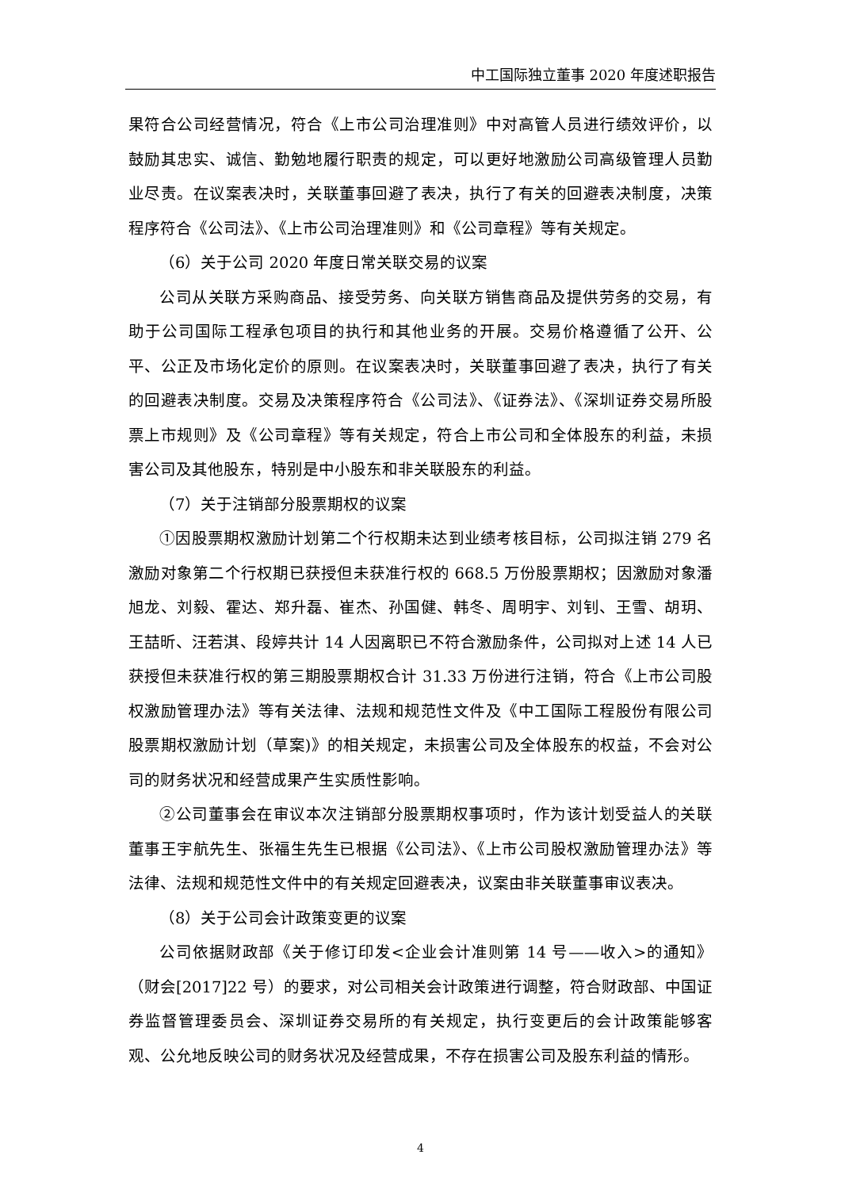中工国际独立董事 2020 年度述职报告
果符合公司经营情况，符合《上市公司治理准则》中对高管人员进行绩效评价，以鼓励其忠实、诚信、勤勉地履行职责的规定，可以更好地激励公司高级管理人员勤业尽责。在议案表决时，关联董事回避了表决，执行了有关的回避表决制度，决策程序符合《公司法》、《上市公司治理准则》和《公司章程》等有关规定。
（6）关于公司 2020 年度日常关联交易的议案
公司从关联方采购商品、接受劳务、向关联方销售商品及提供劳务的交易，有助于公司国际工程承包项目的执行和其他业务的开展。交易价格遵循了公开、公平、公正及市场化定价的原则。在议案表决时，关联董事回避了表决，执行了有关的回避表决制度。交易及决策程序符合《公司法》、《证券法》、《深圳证券交易所股票上市规则》及《公司章程》等有关规定，符合上市公司和全体股东的利益，未损害公司及其他股东，特别是中小股东和非关联股东的利益。
（7）关于注销部分股票期权的议案
①因股票期权激励计划第二个行权期未达到业绩考核目标，公司拟注销 279 名激励对象第二个行权期已获授但未获准行权的 668.5 万份股票期权；因激励对象潘旭龙、刘毅、霍达、郑升磊、崔杰、孙国健、韩冬、周明宇、刘钊、王雪、胡玥、王喆昕、汪若淇、段婷共计 14 人因离职已不符合激励条件，公司拟对上述 14 人已获授但未获准行权的第三期股票期权合计 31.33 万份进行注销，符合《上市公司股权激励管理办法》等有关法律、法规和规范性文件及《中工国际工程股份有限公司股票期权激励计划（草案)》的相关规定，未损害公司及全体股东的权益，不会对公司的财务状况和经营成果产生实质性影响。
②公司董事会在审议本次注销部分股票期权事项时，作为该计划受益人的关联董事王宇航先生、张福生先生已根据《公司法》、《上市公司股权激励管理办法》等法律、法规和规范性文件中的有关规定回避表决，议案由非关联董事审议表决。
（8）关于公司会计政策变更的议案
公司依据财政部《关于修订印发<企业会计准则第 14 号——收入>的通知》（财会[2017]22 号）的要求，对公司相关会计政策进行调整，符合财政部、中国证券监督管理委员会、深圳证券交易所的有关规定，执行变更后的会计政策能够客观、公允地反映公司的财务状况及经营成果，不存在损害公司及股东利益的情形。
4